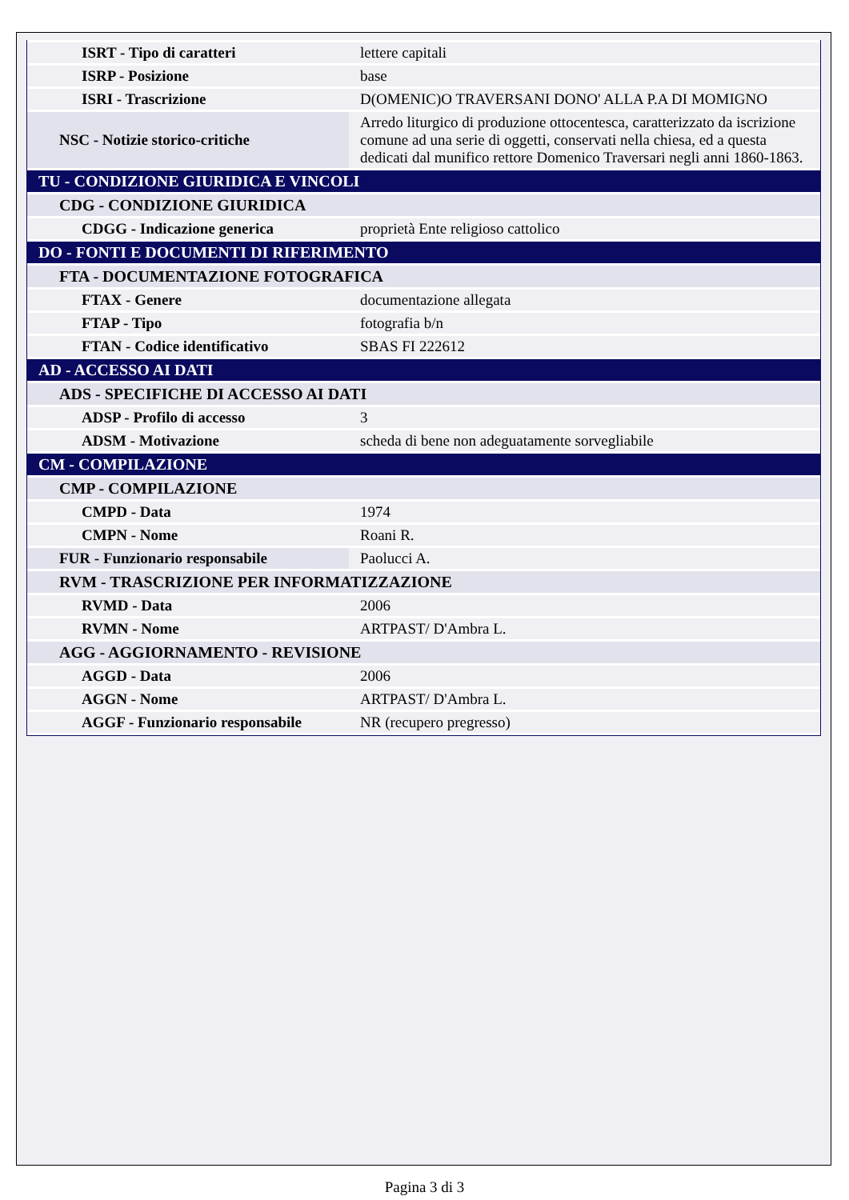| ISRT - Tipo di caratteri | lettere capitali |
| ISRP - Posizione | base |
| ISRI - Trascrizione | D(OMENIC)O TRAVERSANI DONO' ALLA P.A DI MOMIGNO |
| NSC - Notizie storico-critiche | Arredo liturgico di produzione ottocentesca, caratterizzato da iscrizione comune ad una serie di oggetti, conservati nella chiesa, ed a questa dedicati dal munifico rettore Domenico Traversari negli anni 1860-1863. |
| TU - CONDIZIONE GIURIDICA E VINCOLI | |
| CDG - CONDIZIONE GIURIDICA | |
| CDGG - Indicazione generica | proprietà Ente religioso cattolico |
| DO - FONTI E DOCUMENTI DI RIFERIMENTO | |
| FTA - DOCUMENTAZIONE FOTOGRAFICA | |
| FTAX - Genere | documentazione allegata |
| FTAP - Tipo | fotografia b/n |
| FTAN - Codice identificativo | SBAS FI 222612 |
| AD - ACCESSO AI DATI | |
| ADS - SPECIFICHE DI ACCESSO AI DATI | |
| ADSP - Profilo di accesso | 3 |
| ADSM - Motivazione | scheda di bene non adeguatamente sorvegliabile |
| CM - COMPILAZIONE | |
| CMP - COMPILAZIONE | |
| CMPD - Data | 1974 |
| CMPN - Nome | Roani R. |
| FUR - Funzionario responsabile | Paolucci A. |
| RVM - TRASCRIZIONE PER INFORMATIZZAZIONE | |
| RVMD - Data | 2006 |
| RVMN - Nome | ARTPAST/ D'Ambra L. |
| AGG - AGGIORNAMENTO - REVISIONE | |
| AGGD - Data | 2006 |
| AGGN - Nome | ARTPAST/ D'Ambra L. |
| AGGF - Funzionario responsabile | NR (recupero pregresso) |
Pagina 3 di 3